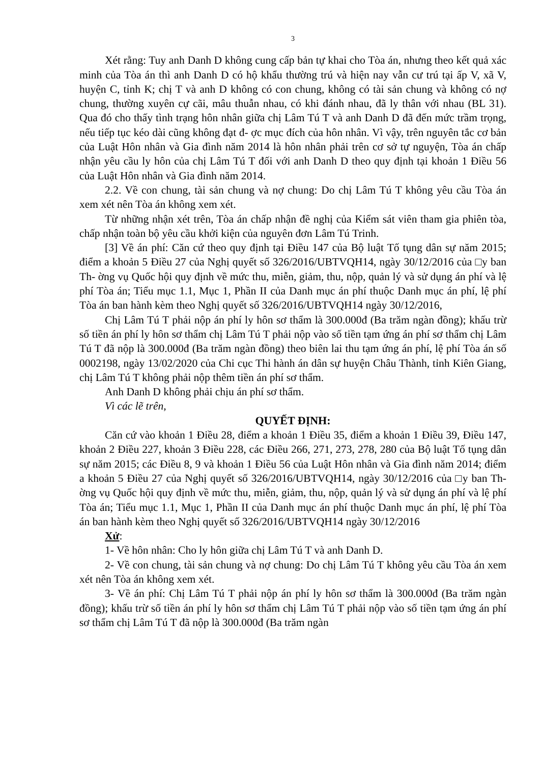3
Xét rằng: Tuy anh Danh D không cung cấp bản tự khai cho Tòa án, nhưng theo kết quả xác minh của Tòa án thì anh Danh D có hộ khẩu thường trú và hiện nay vẫn cư trú tại ấp V, xã V, huyện C, tỉnh K; chị T và anh D không có con chung, không có tài sản chung và không có nợ chung, thường xuyên cự cãi, mâu thuẫn nhau, có khi đánh nhau, đã ly thân với nhau (BL 31). Qua đó cho thấy tình trạng hôn nhân giữa chị Lâm Tú T và anh Danh D đã đến mức trầm trọng, nếu tiếp tục kéo dài cũng không đạt đ- ợc mục đích của hôn nhân. Vì vậy, trên nguyên tắc cơ bản của Luật Hôn nhân và Gia đình năm 2014 là hôn nhân phải trên cơ sở tự nguyện, Tòa án chấp nhận yêu cầu ly hôn của chị Lâm Tú T đối với anh Danh D theo quy định tại khoản 1 Điều 56 của Luật Hôn nhân và Gia đình năm 2014.
2.2. Về con chung, tài sản chung và nợ chung: Do chị Lâm Tú T không yêu cầu Tòa án xem xét nên Tòa án không xem xét.
Từ những nhận xét trên, Tòa án chấp nhận đề nghị của Kiểm sát viên tham gia phiên tòa, chấp nhận toàn bộ yêu cầu khởi kiện của nguyên đơn Lâm Tú Trinh.
[3] Về án phí: Căn cứ theo quy định tại Điều 147 của Bộ luật Tố tụng dân sự năm 2015; điểm a khoản 5 Điều 27 của Nghị quyết số 326/2016/UBTVQH14, ngày 30/12/2016 của □y ban Th- ờng vụ Quốc hội quy định về mức thu, miễn, giảm, thu, nộp, quản lý và sử dụng án phí và lệ phí Tòa án; Tiểu mục 1.1, Mục 1, Phần II của Danh mục án phí thuộc Danh mục án phí, lệ phí Tòa án ban hành kèm theo Nghị quyết số 326/2016/UBTVQH14 ngày 30/12/2016,
Chị Lâm Tú T phải nộp án phí ly hôn sơ thẩm là 300.000đ (Ba trăm ngàn đồng); khấu trừ số tiền án phí ly hôn sơ thẩm chị Lâm Tú T phải nộp vào số tiền tạm ứng án phí sơ thẩm chị Lâm Tú T đã nộp là 300.000đ (Ba trăm ngàn đồng) theo biên lai thu tạm ứng án phí, lệ phí Tòa án số 0002198, ngày 13/02/2020 của Chi cục Thi hành án dân sự huyện Châu Thành, tỉnh Kiên Giang, chị Lâm Tú T không phải nộp thêm tiền án phí sơ thẩm.
Anh Danh D không phải chịu án phí sơ thẩm.
Vì các lẽ trên,
QUYẾT ĐỊNH:
Căn cứ vào khoản 1 Điều 28, điểm a khoản 1 Điều 35, điểm a khoản 1 Điều 39, Điều 147, khoản 2 Điều 227, khoản 3 Điều 228, các Điều 266, 271, 273, 278, 280 của Bộ luật Tố tụng dân sự năm 2015; các Điều 8, 9 và khoản 1 Điều 56 của Luật Hôn nhân và Gia đình năm 2014; điểm a khoản 5 Điều 27 của Nghị quyết số 326/2016/UBTVQH14, ngày 30/12/2016 của □y ban Th- ờng vụ Quốc hội quy định về mức thu, miễn, giảm, thu, nộp, quản lý và sử dụng án phí và lệ phí Tòa án; Tiểu mục 1.1, Mục 1, Phần II của Danh mục án phí thuộc Danh mục án phí, lệ phí Tòa án ban hành kèm theo Nghị quyết số 326/2016/UBTVQH14 ngày 30/12/2016
Xử:
1- Về hôn nhân: Cho ly hôn giữa chị Lâm Tú T và anh Danh D.
2- Về con chung, tài sản chung và nợ chung: Do chị Lâm Tú T không yêu cầu Tòa án xem xét nên Tòa án không xem xét.
3- Về án phí: Chị Lâm Tú T phải nộp án phí ly hôn sơ thẩm là 300.000đ (Ba trăm ngàn đồng); khấu trừ số tiền án phí ly hôn sơ thẩm chị Lâm Tú T phải nộp vào số tiền tạm ứng án phí sơ thẩm chị Lâm Tú T đã nộp là 300.000đ (Ba trăm ngàn